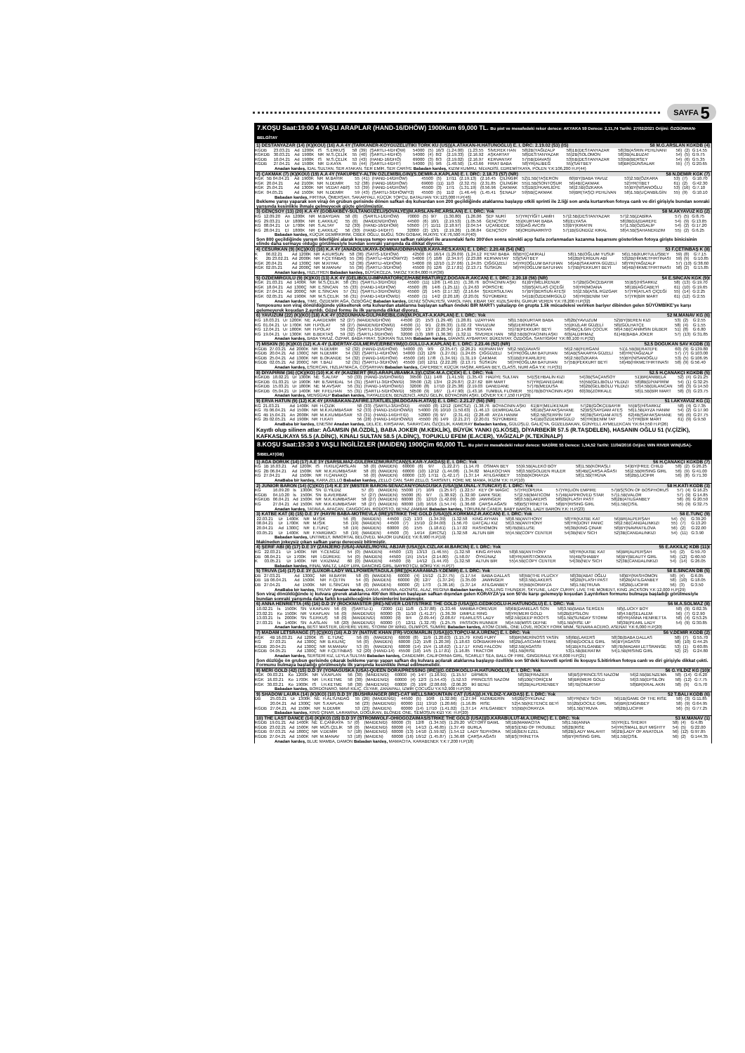SAYFA 5
7.KOŞU Saat:19:00 4 YAŞLI ARAPLAR (HAND-16/DHÖW) 1900Kum 69,000 TL. Bu pist ve mesafedeki rekor derece: AKYAKA 59 Derece: 2,11,74 Tarihi: 27/02/2021 Orijini: ÖZGÜNHAN-BELGİTAY
1) DESTANYAZAR (14) (K)(KOU) (16) A.A 4Y (TARKANER-KÖYGÜZELİ/TIKI TORK KU (US))(A.ATAKAN-H.HATUNOĞLU) E. İ. DRC: 2.19.02 (53) (IS) 58 M.G.ARSLAN KGKDB (4)
| KGDB | 23.03.21 | Ad | 1200K | IS | S.ERKUŞ | 58 | (39) | (ŞARTLI-4/DHÖW) | 54000 | (5) | 16/3 | (1.24.00) | (1.23.55 | SİVEREK HAN | 58)2B(YAĞIZALP | 58)1B(DESTANYAZAR | 58)3B(ASRIN PEHLİVANI | 56) | (2) | G:14.55 |
| KGKDB | 30.03.21 | Ad | 1900K | NR | M.S.ÇELİK | 55 | (40) | (ŞARTLI-4/DHÖ) | 54000 | (4) | 8/2 | (2.19.33) | (2.16.92 | AŞKARTAY | 58)DESTANYAZAR | 55)2B(SOLOMON | 58)3B(ALBUZAT | 54) | (5) | G:9.75 |
| KGDB | 10.04.21 | Ad | 1900K | IS | M.S.ÇELİK | 53 | (43) | (HAND-16/DHÖ) | 69000 | (3) | 8/3 | (2.19.02) | (2.16.97 | KERVANTAY | 57)5B(DİAVASİ | 53)5B(DESTANYAZAR | 53)5B(BERSEY | 54) | (6) | G:5.35 |
| KGDB | 27.04.21 | Ad | 1500K | NR | D.KAYA | 55 | (44) | (ŞARTLI-4/DHT) | 54000 | (5) | 9/6 | (1.48.50) | (1.43.66 | FIRAT BABA | 58)YR(ALİBEĞ | 55)(SAİTBEY | 58)BR(GÜNSALAR | 55) | (7) | G:20.65 |
Anadan kardeş, İDAL SULTAN, SER ATAKAN, SER EMİR, SER CARİYE Babadan kardeş, KIZIM KUMRU, NİLVADİSİ, EDREMİTKAYA, POLEN Y.K:106,200 H.P(44)
2) ÇAKMAK (7) (K)(KOU) (19) A.A 4Y (YAKUPBEY-ALTIN ÖZLEM/BİLGİN)(S.DEMİR-A.KAPLAN) E. İ. DRC: 2.18.73 (57) (NR) 58 N.DEMİR KGK (7)
| KGK | 5B 04.04.21 | Ad | 1900K | NR | M.BAYIR | 55 | (41) | (HAND-14/DHÖW) | 45500 | (5) | 17/11 | (2.19.13) | (2.16.45 | ÇİLİNGİR | 52)1.5B(TAŞERON | 60)BY(BABA YAVUZ | 53)2.5B(ÖZKARA | 53) | (7) | G:10.70 |
| KGK | 20.04.21 | Ad | 2100K | NR | N.DEMİR | 52 | (38) | (HAND-16/DHÖW) | 69000 | (11) | 11/3 | (2.32.75) | (2.31.85 | ÇİLİNGİR | 55)1.5B(SONTOŞUR | 56)4B(ÇAKMAK | 52)YR(TİBET | 61) | (2) | G:42.30 |
| KGK | 25.04.21 | Ad | 1300K | NR | VEDAT ABİŞ | 53 | (39) | (HAND-14/DHÖW) | 45500 | (3) | 17/1 | (1.31.19) | (0.56.96 | ÇAKMAK | 53)1B(EFKARLİEFE | 56)2.5B(ÖZKARA | 55)BY(NİSANOĞLU | 53) | (16) | G:7.10 |
| KGK | 04.05.21 | Ad | 1500K | NR | N.DEMİR | 59 | (43) | (ŞARTLI-3/DHÖW/Y2) | 45500 | (5) | 11/2 | (1.46.44) | (1.45.41 | ŞENALP | 59)5B(ÇAKMAK | 59)BR(TAŞÇI PEHLİVAN | 58)1.5B(UÇANBİLGİN | 55) | (9) | G:10.10 |
Babadan kardeş, FIRTINA, ÖMERŞAH, SAKARYALI, KÜÇÜK TOPÇU, BATALHAN Y.K:123,000 H.P(46)
Bekleme yarışı yaparak son virajı ön grubun gerisinde dönen safkan dış kulvardan son 200 geçildiğinde ataklarına başlayıp etkili sprinti ile 2.liği son anda kurtarırken fotoya canlı ve diri girişiyle bundan sonraki yarışında kesinlikle ihmale gelmeyecek güçte görülmüştür.
3) GENÇSOY (13) (20) K.A 4Y (GOBAKBEY-SULTANGÜZELİ/ŞÖVALYE)(M.ARSLAN-RE.ARSLAN) E. İ. DRC: Yok 58 M.AKYAVUZ KG (2)
| KG | 12.09.20 | An | 1200K | NR | M.BAYDAN | 58 | (0) | (ŞARTLI-1/DHÖW) | 70000 | (5) | 9/7 | (1.30.80) | (1.26.06 | ŞEF NURİ | 57)YR(YİĞİT LAMİH | 57)2.5B(DESTANYAZAR | 57)2.5B(ZABİRA | 57) | (5) | G:8.75 |
| KG | 29.03.21 | Ur | 1800K | NR | E.AKKILIÇ | 55 | (0) | (MAIDEN/DHÖW) | 44500 | (6) | 10/1 | (2.19.53) | (1.05.56 | GENÇSOY | 55)(KURTAR BABA | 58)(ELYASA | 58)3B(DİZDAREFE | 54) | (9) | G:13.85 |
| KG | 08.04.21 | Ur | 1700K | NR | S.ALTAY | 52 | (30) | (HAND-16/DHÖW) | 50500 | (7) | 11/11 | (2.18.97) | (2.04.54 | UÇANDEDE | 53)DAĞ AVCISI | 53)BY(KIRATIN | 57)1.5B(ÖZGALİP | 54) | (2) | G:17.20 |
| KG | 28.04.21 | El | 1800K | NR | E.AKKILIÇ | 56 | (30) | (HAND-14/DHT) | 32000 | (2) | 13/1 | (2.19.26) | (1.06.84 | GENÇSOY | 56)ORDİNARRİYO | 57)1B(GÜNDÜZ KIRAL | 58)4.5B(ŞAHANEKIZIM | 55) | (2) | G:6.25 |
Babadan kardeş, KÜÇÜK DEMİRKIRIM, CİBEK OĞLU, BUĞU, SON GOBAK, RUKİYE Y.K:76,500 H.P(40)
Son 800 geçildiğinde yarışın liderliğini alarak koşuya tempo veren safkan rakipleri ile arasındaki farkı 300'den sonra sürekli açıp fazla zorlanmadan kazanma başarısını gösterirken fotoya girişte binicisinin elinde daha sermaye olduğu görülmesiyle bundan sonraki yarışında da dikkat diyoruz.
4) CESURKAN (9) (KÇ)(KO) (16) K.A 4Y (ANADOLUKAYA-DOMİNA/ODİNHAN)(B.KAYA-RES.KAYA) E. İ. DRC: 2.20.48 (54) (NE) 53 F.ÇETİNBAŞ K (8)
| K | 06.02.21 | Ad | 1200K | NR | A.KURŞUN | 58 | (36) | (SATIŞ-1/DHÖW) | 42500 | (4) | 16/14 | (1.29.09) | (1.24.12 | FEYAT BABA | 60)BY(ÇAKIRALİ | 58)1.5B(OĞLUM YUSUF | 56)1.5B(KURTULUŞBEY | 59) | (8) | G:7.15 |
| K | 2B 23.02.21 | Ad | 2000K | NR | F.ÇETİNBAŞ | 55 | (36) | (ŞARTLI-4/DHÖW/Y2) | 54000 | (7) | 10/8 | (2.34.97) | (2.23.88 | KERVANTAY | 53)(SAİTBEY | 56)2B(FERİDUN ABİ | 53)2B(HİKMETFIRTINASI | 59) | (9) | G:10.85 |
| KGK | 20.04.21 | Ad | 1300Ç | NR | M.KIYAK | 52 | (36) | (ŞARTLI-4/DHÖW) | 54000 | (9) | 12/10 | (1.27.06) | (1.24.05 | ÇIĞGÜZELİ | 54)YR(OĞLUM BATUHAN | 56)AB(SAKARYA GÜZELİ | 58)YR(YAĞIZALP | 57) | (10) | G:38.60 |
| KGK | 02.05.21 | Ad | 2000Ç | NR | M.MANAV | 55 | (36) | (ŞARTLI-3/DHÖW) | 45500 | (5) | 12/6 | (2.17.81) | (2.13.71 | SÜSKÜN | 56)YR(OĞLUM BATUHAN | 57)5B(PEKKURT BEYİ | 56)4B(HİKMETFIRTINASI | 58) | (2) | G:15.85 |
Anadan kardeş, HIZLITREN Babadan kardeş, BÜYÜKCEZA, TAKOZ Y.K:84,000 H.P(36)
5) ÖZDEMİRGÜLÜ (9) (K)(KO) (13) A.K 4Y (GELİBOLU-İMPARATORİÇE/HABERBATUR)(Z.DOĞAN-R.AKCAN) E. İ. DRC: 2.20.18 (56) (NR) 54 E.SİNCAN KGK (9)t
| KGK | 21.03.21 | Ad | 1400K | NR | M.S.ÇELİK | 58 | (35) | (ŞARTLI-3/DHÖ/D) | 45500 | (11) | 12/6 | (1.40.15) | (1.38.76 | BOYACININ AŞKI | 61)BY(MELİKENUR | 57)2B(GÖKÇEBAYIR | 55)BŞ(HİSARKIZ | 58) | (13) | G:19.70 |
| KGK | 18.04.21 | Ad | 1300Ç | NR | E.SİNCAN | 55 | (33) | (HAND-14/DHÖW) | 45500 | (8) | 14/6 | (1.25.11) | (1.24.63 | PORSCHE | 53)BŞ(ATLAS ÇİÇEĞİ | 59)YR(MOANA | 58)1B(AĞCABEYİ | 61) | (10) | G:19.65 |
| KGK | 27.04.21 | Ad | 2000Ç | NR | E.SİNCAN | 57 | (31) | (ŞARTLI-3/DHÖW/D) | 45500 | (2) | 14/5 | (2.17.32) | (2.16.64 | ŞEKERSULTAN | 57)BY(BERSUN ATEŞİ | 55)2.5B(ASİL RÜZGAR | 57)YR(ATLAS ÇİÇEĞİ | 55) | (14) | G:2.25 |
| KGK | 02.05.21 | Ad | 1900K | NR | M.S.ÇELİK | 56 | (31) | (HAND-14/DHÖW/D) | 45500 | (1) | 14/2 | (2.20.18) | (2.20.01 | SÜYÜMBİKE | 54)1B(ÖZDEMİRGÜLÜ | 56)YR(BENİM TAY | 57)YR(BİR MART | 61) | (12) | G:2.55 |
Anadan kardeş, TIME, ÖZDEMİR AĞA, ÖZBOĞAÇ Babadan kardeş, DENİZ ŞÖVALYESİ, VAROL HAN, KİBAR TAY, KIZILŞAHİN, GURUR VEREN Y.K:78,200 H.P(32)
Temposunu son viraj dönüldüğünde yükselterek orta kulvardan ataklarına başlayan safkan öndeki BİR MART'ı yakalayıp ön grupta 1.lik mücadelesi verirken bariyer dibinden gelen SÜYÜMBİKE'ye karşı gelemeyerek koşudan 2.ayrıldı. Güzel formu ile ilk yarışında dikkat diyoruz.
6) YAVUZUM (22) (K)(KO) (18) A.K 4Y (ÖZGÜNHAN-GÜLPARE/BİLGİN)(M.POLAT-A.KAPLAN) E. İ. DRC: Yok 52 M.MANAV KG (6)
| KG | 18.03.21 | Ur | 1200K | NE | A.AKDEMİR | 52 | (27) | (MAIDEN/DHÖW) | 44500 | (2) | 15/3 | (1.29.48) | (1.28.81 | UZAYHAN | 58)1.5B(KURTAR BABA | 58)2B(YAVUZUM | 52)BY(BEREN KIZI | 53) | (2) | G:2.55 |
| KG | 01.04.21 | Ur | 1700K | NR | H.POLAT | 58 | (27) | (MAIDEN/DHÖW/D) | 44500 | (1) | 9/1 | (2.09.33) | (1.02.72 | YAVUZUM | 58)(DERİNNİSA | 55)(KIZLAR GÜZELİ | 58)(GÜLHATÇE | 58) | (4) | G:1.55 |
| KG | 12.04.21 | Ur | 1800K | NR | H.POLAT | 59 | (32) | (ŞARTLI-3/DHÖW) | 32000 | (4) | 13/7 | (2.20.34) | (2.14.88 | YEKKAN | 55)7B(PEKKURT BEYİ | 58)4B(ÇILGIN ÇOCUK | 58)4.5B(CANIMSIN DİLBER | 51) | (8) | G:6.80 |
| KG | 19.04.21 | Ur | 1300K | NR | B.BEKTAŞ | 59 | (32) | (ŞARTLI-3/DHÖW) | 32000 | (13) | 18/8 | (1.36.36) | (1.32.11 | SİVEREK HAN | 58)2.5B(BOYACININ AŞKI | 60)(ALDIRMAZ | 61)4B(BABA JOKER | 57) | (13) | G:31.85 |
Anadan kardeş, BABA YAVUZ, ÖZPAR, BABA FIRAT, ŞÜKRAN SULTAN Babadan kardeş, DİAVASİ, AYBARTAY, BÜKENTAY, ÖZDOĞA, SANTİGRAT Y.K:80,100 H.P(32)
7) MİSKİN (9) (K)(KO) (12) K.A 4Y (LİDERTAY-GÜLMERVE/ERBEYİM)(O.GÜLLÜ-A.KAPLAN) E. İ. DRC: 2.23.46 (52) (NR) 52.5 DOĞUKAN SAV KGDB (3)
| KGDB | 27.03.21 | Ad | 2000K | NR | N.DEMİR | 52 | (32) | (HAND-15/DHÖW) | 54000 | (9) | 9/9 | (2.35.47) | (2.26.21 | KERVANTAY | 58)2.5B(DİAVASİ | 56)2.5B(FERGANİ | 51)1.5B(BERATEFE | 60) | (9) | G:139.80 |
| KGDB | 20.04.21 | Ad | 1300Ç | NR | N.DEMİR | 54 | (32) | (ŞARTLI-4/DHÖW) | 54000 | (12) | 12/9 | (1.27.01) | (1.24.05 | ÇIĞGÜZELİ | 54)YR(OĞLUM BATUHAN | 56)AB(SAKARYA GÜZELİ | 58)YR(YAĞIZALP | 57) | (7) | G:103.00 |
| KGDB | 25.04.21 | Ad | 1300K | NR | B.OKANDE | 54 | (32) | (HAND-14/DHÖW) | 45500 | (16) | 17/8 | (1.34.91) | (1.31.19 | ÇAKMAK | 53)1B(EFKARLİEFE | 56)2.5B(ÖZKARA | 55)BY(NİSANOĞLU | 53) | (5) | G:106.95 |
| KGDB | 02.05.21 | Ad | 2000Ç | NR | T.BALİ | 52 | (31) | (ŞARTLI-3/DHÖW) | 45500 | (10) | 12/11 | (2.22.28) | (2.13.71 | SÜSKÜN | 56)YR(OĞLUM BATUHAN | 57)5B(PEKKURT BEYİ | 56)4B(HİKMETFIRTINASI | 58) | (9) | G:56.40 |
Anadan kardeş, ESERCAN, HIZLIATMACA, COŞARHAN Babadan kardeş, CAFERBEY, KÜÇÜK HAŞİM, ARGAN BEY, CLASS, NURİ AĞA Y.K: H.P(31)
8) DİYAPİRİM (36) (ÇK)(KO) (10) K.K 4Y (KAIZBERT (RU)-ARAPLI/BAMKA.3)(İ.ÇİZİK-M.A.ÇİÇEK) E. İ. DRC: Yok 52.5 H.ÇANAKÇI KGKDB (5)
| KGKDB | 18.02.21 | Ur | 1300K | NE | S.ALTAY | 50 | (33) | (HAND-15/DHÖW/D) | 39500 | (11) | 14/8 | (1.41.59) | (1.35.43 | HADİYE SULTAN | 54)(ŞEHBALİN KIZI | 54)3B(SAÇANSOY | 51)BR(ANIBELA | 52) | (4) | G:21.25 |
| KGKDB | 01.03.21 | Ur | 1900K | NR | B.SARIDAL | 54 | (31) | (ŞARTLI-3/DHÖW/D) | 39500 | (12) | 13/4 | (2.29.87) | (2.27.62 | BİR MART | 57)YR(DANEDANE | 55)5B(GELİBOLU YILDIZI | 58)8B(DİYAPİRİM | 54) | (1) | G:32.25 |
| KGKDB | 15.03.21 | Ur | 1800K | NE | M.AVŞAR | 56 | (31) | (HAND-14/DHÖW/D) | 32000 | (8) | 17/10 | (2.25.38) | (2.19.03 | DANEDANE | 57)7B(MEDUSA | 56)2B(GELİBOLU YILDIZI | 53)4.5B(DİLANCAN | 58) | (3) | G:14.50 |
| KGKDB | 05.04.21 | Ur | 1400K | NR | F.FELHAN | 55 | (31) | (ŞARTLI-5/DHÖW/D) | 50500 | (9) | 16/7 | (1.47.90) | (1.43.16 | TUMBUL FLOWER | 55)7B(BOYACININ AŞKI | 60)3B(ZORKALE | 58)1.5B(BİR MART | 58) | (3) | G:23.75 |
Anadan kardeş, MENGÜALP Babadan kardeş, HAYALEDEN, BENZENCİ, ARZU GELİN, BOYACININ AŞKI, DÖVER Y.K:7,150 H.P(29)
9) ERVA HATUN (9) (12) K.K 4Y (AYABAKAN-ZAFİRE.17/ATLIEL)(M.DOĞAN-H.ATAŞ) E. İ. DRC: 2.21.27 (56) (NR) 51 İ.AKYAVUZ KG (1)
| KG | 21.03.21 | Ad | 1400K | NR | H.ÇIZIK | 58 | (33) | (ŞARTLI-3/DHÖ/D) | 45500 | (8) | 12/12 | (DRCSZ) | (1.38.76 | BOYACININ AŞKI | 61)BY(MELİKENUR | 57)2B(GÖKÇEBAYIR | 55)BŞ(HİSARKIZ | 58) | (4) | G:7.35 |
| KG | 7B 06.04.21 | Ad | 1500K | NR | M.K.KUMBASAR | 52 | (33) | (HAND-15/DHÖW/D) | 54000 | (9) | 10/10 | (1.50.63) | (1.46.13 | DEMİRDALGA | 58)1B(ŞAFAKŞAHANE | 52)BŞ(SAYDAM ATEŞ | 56)1.5B(AYZA HANIM | 54) | (2) | G:17.90 |
| KG | 4B 15.04.21 | An | 2000K | NR | M.K.KUMBASAR | 53 | (31) | (HAND-14/DHT/D) | 52000 | (9) | 9/7 | (2.31.41) | (2.28.48 | AYZA HANIM | 58)2.5B(SERPİN TAY | 56)3B(SAYDAM ATEŞ | 62)4B(ŞAFAKŞAHANE | 56) | (6) | G:27.75 |
| KG | 2B 02.05.21 | Ad | 1900K | NR | H.KATI | 56 | (28) | (HAND-14/DHÖW/D) | 45500 | (6) | 14/9 | (2.21.27) | (2.20.01 | SÜYÜMBİKE | 54)1B(ÖZDEMİRGÜLÜ | 56)YR(BENİM TAY | 57)YR(BİR MART | 61) | (9) | G:9.50 |
AnaBaba bir kardeş, ENESİM Anadan kardeş, DELİCE, KIRŞAFAK, SARAYCAN, ÖZÇELİK, KAMERAY Babadan kardeş, GÜLÜŞLÜ, GALİÇYA, GÜZELBAKAN, GÜNYELİ, AYMELEKCAN Y.K:64,550 H.P(26)
Kayıtlı olup silinen atlar: AĞAMSIN (M.ÖZDİL), BABA JOKER (M.KEKLİK), BÜYÜK YANKI (G.KÖSE), DİYARBEKİR 57.5 (R.TAŞDELEN), HASANIN OĞLU 51 (V.ÇİZİK), KAFKASLIKAYA 55.5 (A.DİNÇ), KINALI SULTAN 58.5 (A.DİNÇ), TOPUKLU EFEM (E.ACER), YAĞIZALP (K.TEKİNALP)
8.KOŞU Saat:19:30 3 YAŞLI İNGİLİZLER (MAIDEN) 1900Çim 60,000 TL. Bu pist ve mesafedeki rekor derece: NADİRE 55 Derece: 1,54,52 Tarihi: 11/04/2016 Orijini: WIN RIVER WIN(USA)-SIBELAT(GB)
1) AĞA DORUK (14) (17) A.E 3Y (SARSILMAZ-GÜLERKIZ/MURATCAN)(S.KAR-Y.AKDAŞ) E. İ. DRC: Yok 56 H.ÇANAKÇI KGKDB (7)
| KG | 1B 16.03.21 | Ad | 1200K | IS | H.KILIÇARSLAN | 58 | (0) | (MAIDEN) | 60000 | (6) | 9/7 | (1.22.27) | (1.14.70 | OSMAN BEY | 55)9.5B(ALEKO BOY | 58)1.5B(KORAŞLI | 54)BY(FREE CHILD | 58) | (2) | G:26.25 |
| KG | 2B 06.04.21 | Ad | 1500K | NR | M.K.KUMBASAR | 58 | (0) | (MAIDEN) | 60000 | (10) | 12/12 | (1.44.08) | (1.34.82 | MALKOÇHAN | 58)3.5B(GOLDEN RULER | 58)4B(ÇARŞA AĞASI | 56)2.5B(RISING GIRL | 56) | (9) | G:41.00 |
| KG | 27.04.21 | Ad | 1500K | NR | H.ÇANAKÇI | 56 | (0) | (MAIDEN) | 60000 | (13) | 17/11 | (1.42.17) | (1.37.14 | ATILGANBEY | 55)5B(KORAYZA | 58)1.5B(TRUVA | 58)2B(LUCIFIR | 56) | (8) | G:71.30 |
AnaBaba bir kardeş, KARA ZELLO Babadan kardeş, ZELLO CAN, SARI ZELLO, SARSINTI, FORE ME MAMA, İKİZİM Y.K: H.P(10)
2) JUNIOR BARON (14) (Ç)(KO) (14) K.E 3Y (MISTER BARON-SENACAN/YONAGUSKA (USA))(M.ÜNAL-Y.TUNCAY) E. İ. DRC: Yok 58 H.KATI KGDB (3)
| KG | 16.09.20 | İs | 1300K | SN | D.YILDIZ | 57 | (0) | (MAIDEN) | 55000 | (7) | 10/9 | (1.25.97) | (1.22.57 | KEY OF MAGIC | 57)YR(OPERA | 57)YR(LION EMPIRE | 57)BŞ(SON OF BOSPHORUS | 57) | (4) | G:16.25 |
| KGDB | 04.10.20 | İs | 1500K | SN | B.AVERBAK | 57 | (27) | (MAIDEN) | 55000 | (6) | 9/7 | (1.38.92) | (1.32.90 | DARK SIDE | 57)2.5B(MATICOM | 57)4B(APPROVED STAR | 57)1.5B(VALOR | 57) | (9) | G:14.85 |
| KGKDB | 06.04.21 | Ad | 1500K | NR | M.K.KUMBASAR | 58 | (27) | (MAIDEN) | 60000 | (3) | 12/10 | (1.42.09) | (1.35.00 | JAWINGER | 58)3.5B(LAKERS | 58)2B(FLASH PAST | 58)2B(ATILGANBEY | 58) | (6) | G:20.50 |
| KG | 27.04.21 | Ad | 1500K | NR | M.K.KUMBASAR | 58 | (27) | (MAIDEN) | 60000 | (10) | 16/16 | (1.54.74) | (1.36.68 | ÇARŞA AĞASI | 58)BŞ(TRİNETTA | 58)BY(RISING GIRL | 56)1.5B(ÇISIL | 56) | (9) | G:32.75 |
Anadan kardeş, TATAVLA, AFACAN, CANGOCAN, RODOSTO, BEYAZ ZAMBAK Babadan kardeş, TORUNUM CANER, BABY BARON, LADY BARON Y.K: H.P(23)
3) KATBE KAT (8) (15) D.E 3Y (HAYRİ BABA-MOTREVLA (IRE)/STRIKE THE GOLD (USA))(S.KORKMAZ-R.AKCAN) E. İ. DRC: Yok 58 E.TUNÇ (9)
| | 22.03.21 | Ur | 1400K | NR | M.IŞIK | 56 | (8) | (MAIDEN) | 44500 | (12) | 13/3 | (1.34.39) | (1.32.58 | KING AYHAN | 58)8.5B(ANTHONY | 58)YR(KATBE KAT | 56)BR(ALPERŞAH | 54) | (5) | G:39.20 |
| | 08.04.21 | Ur | 1700K | NR | M.IŞIK | 56 | (19) | (MAIDEN) | 44500 | (7) | 15/10 | (2.04.00) | (1.56.70 | DATÇALI KIZ | 56)3.5B(ANTHONY | 58)YR(DONT PANIC | 58)2.5B(CANDALINKIZI | 55) | (7) | G:13.20 |
| | 20.04.21 | Ad | 1300Ç | NR | E.TUNÇ | 58 | (19) | (MAIDEN) | 60000 | (9) | 15/5 | (1.18.61) | (1.17.02 | RASHOMON | 58)7B(BELUSE | 56)3B(KING ÇINAR | 58)BY(NAVRATILOVA | 56) | (2) | G:22.00 |
| | 03.05.21 | Ur | 1400K | NR | F.YARDIMCI | 58 | (19) | (MAIDEN) | 44500 | (3) | 14/14 | (DRCSZ) | (1.32.58 | ALTUN BİR | 55)4.5B(COPY CENTER | 54)3B(NEV SICH | 52)3B(CANDALINKIZI | 54) | (11) | G:3.90 |
Babadan kardeş, UNTIMELY, IMMORTAL BELOVED, MAJOR DUNDEE Y.K:8,900 H.P(19)
Makineden jokeysiz çıkan safkan yarışı derecesiz bitirmiştir.
4) ŞERİF ABİ (8) (17) D.E 3Y (ZANJERO (USA)-ANAEL/ROYAL ABJAR (USA))(A.CIZLAK-M.BARCİN) E. İ. DRC: Yok 55 E.AKKILIÇ KDB (11)t
| KG | 22.03.21 | Ur | 1400K | NR | Y.CENGİZ | 54 | (0) | (MAIDEN) | 44500 | (13) | 13/13 | (1.46.55) | (1.32.58 | KING AYHAN | 58)8.5B(ANTHONY | 58)YR(KATBE KAT | 56)BR(ALPERŞAH | 54) | (2) | G:59.70 |
| DB | 08.04.21 | Ur | 1700K | NR | İ.GÜREKE | 54 | (0) | (MAIDEN) | 44500 | (15) | 15/14 | (2.14.80) | (1.58.07 | ÖYKÜNAZ | 58)YR(ARİSTOKRATA | 55)4B(SHABBY | 56)BY(BEAUTY GIRL | 56) | (12) | G:60.50 |
| K | 03.05.21 | Ur | 1400K | NR | V.KIZMAZ | 60 | (0) | (MAIDEN) | 44500 | (9) | 14/12 | (1.44.70) | (1.32.58 | ALTUN BİR | 55)4.5B(COPY CENTER | 54)3B(NEV SICH | 52)3B(CANDALINKIZI | 54) | (14) | G:26.05 |
Babadan kardeş, FINAL WALTZ, LADY LIPA, DANCING GIRL, BAYROTÇU, BÖRÜ Y.K: H.P(7)
5) TRUVA (14) (17) D.E 3Y (LUXOR-LADY WILLPOWER/TAGULA (IRE))(H.KARAMAZI-Y.DEMİR) E. İ. DRC: Yok 58 E.SİNCAN DB (5)
| DB | 27.03.21 | Ad | 1300Ç | NR | M.BAYIR | 58 | (0) | (MAIDEN) | 60000 | (4) | 15/12 | (1.27.75) | (1.17.54 | BABA DALLAS | 58)5B(THE PLUCKY | 58)3B(ABAT OĞLU | 58)BY(RASHOMON | 58) | (4) | G:6.05 |
| DB | 1B 06.04.21 | Ad | 1500K | NR | F.ÇETİN | 54 | (0) | (MAIDEN) | 60000 | (8) | 12/7 | (1.37.24) | (1.35.00 | JAWINGER | 58)3.5B(LAKERS | 58)2B(FLASH PAST | 58)2B(ATILGANBEY | 58) | (10) | G:18.05 |
| DB | 27.04.21 | Ad | 1500K | NR | E.SİNCAN | 58 | (0) | (MAIDEN) | 60000 | (2) | 17/3 | (1.38.16) | (1.37.14 | ATILGANBEY | 55)5B(KORAYZA | 58)1.5B(TRUVA | 58)2B(LUCIFIR | 56) | (3) | G:3.50 |
AnaBaba bir kardeş, TRUVA* Anadan kardeş, DIANA, ARMINA, ADONİSE, ALAZ, REGINA Babadan kardeş, ROLLING THUNDER, SKYLINE, LADY CURRY, LIVE THE MOMENT, KING JACKSON Y.K:12,000 H.P(29)
Son viraj dönüldüğünde iç kulvara girerek ataklarına 400'den itibaren başlayan safkan dışından gelen KORAYZA'ya son 50'de karşı gelemeyip koşudan 3.ayrılırken formunu bulmaya başladığı görülmesiyle bundan sonraki yarışında daha farklı koşabileceğinin izlenimlerini bırakmıştır.
6) ANNA HENRIETTA (45) (16) D.D 3Y (ROCKMASTER (IRE)-NEVER LOST/STRIKE THE GOLD (USA))(G.GEDİKOĞLU-H.HATUNOĞLU) E. İ. DRC: Yok 56 M.A.SOLMAZ (8)
| | 10.02.21 | İs | 1500K | SN | V.KAPLAN | 56 | (0) | (ŞARTLI-1) | 72000 | (11) | 11/8 | (1.37.88) | (1.33.46 | MAMBA FOREVER | 58)6B(DANIELAS SON | 58)3.5B(BABA SERGEN | 58)(LUCKY BOY | 58) | (9) | G:82.35 |
| | 23.02.21 | Ko | 1500K | NR | V.KAPLAN | 56 | (0) | (MAIDEN/D) | 60000 | (3) | 11/10 | (1.41.27) | (1.36.39 | DIMPLE RING | 58)YR(MERI GOLD | 56)2B(EPSILON | 58)4.5B(ŞELALEM | 56) | (7) | G:2.90 |
| | 13.03.21 | İs | 2000K | SN | S.ERKUŞ | 58 | (0) | (MAIDEN/D) | 60000 | (9) | 9/4 | (2.09.44) | (2.08.67 | FEARLESS LADY | 58)2.5B(DEEP ROOTS | 58)1.5B(SUNDAY STORM | 58)YR(ANNA HENRIETTA | 58) | (4) | G:53.25 |
| | 27.03.21 | İs | 1400K | SN | A.ASLAN | 58 | (20) | (MAIDEN/D) | 60000 | (7) | 12/11 | (1.32.78) | (1.25.75 | PASSION RUNNER | 56)4.5B(MISS DEFNE | 58)1.5B(RISE UP | 58)3B(PEARL LADY | 54) | (9) | G:30.85 |
Anadan kardeş, BEST MASTER, DEHERE VERE, STORM OF WIND, OLIMPOS, SUMİRE Babadan kardeş, ATOM CEMİL, ONE LOVE, ROCKY FORK MNM, SENARA ACERO, ASENAT Y.K:6,000 H.P(20)
7) MADAM LETSRANGE (7) (Ç)(KO) (16) A.D 3Y (NATIVE KHAN (FR)-VOX/MARLIN (USA))(O.TOPÇU-M.A.ÜRENÇ) E. İ. DRC: Yok 56 V.DEMİR KGDB (2)
| KGK | 4B 16.03.21 | Ad | 1200K | IS | E.TUNÇ | 56 | (0) | (MAIDEN) | 60000 | (8) | 11/9 | (1.20.63) | (1.15.79 | KING FURY | 58)BR(MERİNOSS YASİN | 58)6B(LAKERS | 58)3B(BABA DALLAS | 58) | (7) | G:55.70 |
| KG | 27.03.21 | Ad | 1300Ç | NR | B.KILINÇ | 56 | (0) | (MAIDEN) | 60000 | (12) | 15/8 | (1.20.36) | (1.18.63 | GÖKBAKIRHAN | 58)2B(LASCIAMI STARE | 58)5B(DOCILE GIRL | 56)BY(AGASSI | 58) | (10) | G:44.25 |
| KGDB | 20.04.21 | Ad | 1300Ç | NR | M.MANAV | 53 | (0) | (MAIDEN) | 60000 | (14) | 15/4 | (1.18.62) | (1.17.17 | KING FALCON | 58)2.5B(AGASSI | 56)1B(ATILGANBEY | 58)7B(MADAM LETSRANGE | 53) | (1) | G:60.85 |
| KGDB | 04.05.21 | Ad | 1300Ç | NR | F.ÇETİNBAŞ | 52 | (20) | (HAND-14) | 45500 | (10) | 14/5 | (1.17.81) | (1.16.85 | TRACTOR | 56)1.5B(RISE | 53)1.5B(BERATIM | 54)1.5B(RISING GIRL | 52) | (2) | G:24.80 |
Anadan kardeş, SERSERİ KIZ, LEYLA SULTAN Babadan kardeş, CANDEMİR, CALIFORNIA GIRL, SCARLET SEA, BALL OF FIRE, GINGERALE Y.K:6,000 H.P(21)
Son düzlüğe ön grubun gerisinde çıkarak bekleme yarışı yapan safkan dış kulvara açılarak ataklarına başlayıp özellikle son 50'deki kuvvetli sprinti ile koşuyu 5.bitirirken fotoya canlı ve diri girişiyle dikkat çekti. Formunu bulmaya başladığı görülmesiyle ilk yarışında kesinlikle ihmal edilmemelidir.
8) MERI GOLD (42) (15) D.D 3Y (YONAGUSKA (USA)-QUEEN DORA/PRESSING (IRE))(G.GEDİKOĞLU-H.HATUNOĞLU) E. İ. DRC: Yok 56 G.YILDIZ KG (10)t
| KGK | 09.03.21 | Ko | 1200K | NR | V.KAPLAN | 56 | (30) | (MAIDEN/D) | 60000 | (4) | 14/7 | (1.16.91) | (1.15.57 | DİPMEN | 58)3B(FRAZIER | 58)BŞ(PRINCESS NAZOM | 56)2.5B(BENZEMA | 58) | (14) | G:6.20 |
| KGK | 16.03.21 | Ko | 1700K | NR | İ.H.KETME | 58 | (30) | (MAIDEN/D) | 60000 | (4) | 12/3 | (1.54.43) | (1.52.53 | PRINCESS NAZOM | 58)10B(TORİÇEM | 58)BR(MERI GOLD | 56)3.5B(EPSILON | 58) | (12) | G:7.75 |
| KGK | 30.03.21 | Ko | 1900K | IS | İ.H.KETME | 58 | (30) | (MAIDEN/D) | 60000 | (3) | 10/6 | (2.08.69) | (2.06.20 | İKİ BENLİ | 58)2B(ALPERENBEY | 58)7B(ONURTAY | 58)BR(KRAL AKIN | 58) | (9) | G:5.70 |
Babadan kardeş, BORDONARO, MAVİ KILIÇ, CEYAR, ZANAPALI, İZMİR ÇOCUĞU Y.K:52,900 H.P(30)
9) SHADOW LAURA (14) (K)(KO) (10) D.D 3Y (BUSHRANGER (IRE)-CAT WELLS/MOUNTAIN CAT (USA))(İ.H.YILDIZ-Y.AKDAŞ) E. İ. DRC: Yok 52 T.BALİ KGDB (6)
| DB | 25.03.21 | Ur | 1300K | NE | H.ALTUNDAĞ | 55 | (26) | (MAIDEN/D) | 44500 | (5) | 10/8 | (1.32.06) | (1.27.94 | KIZIMDERİN | 56)2B(ÖYKÜNAZ | 58)YR(NEV SICH | 56)1B(GAME OF THE RISE | 58) | (3) | G:11.85 |
| | 20.04.21 | Ad | 1300Ç | NR | S.KAPLAN | 56 | (23) | (MAIDEN/D) | 60000 | (11) | 13/10 | (1.20.66) | (1.16.85 | RISE | 52)4.5B(KETENCE BEYİ | 55)2B(DOCILE GIRL | 56)BR(ENGINBEY | 58) | (9) | G:64.95 |
| KGDB | 27.04.21 | Ad | 1500K | NR | N.DEMİR | 53 | (23) | (MAIDEN) | 60000 | (14) | 17/10 | (1.41.02) | (1.37.14 | ATILGANBEY | 55)5B(KORAYZA | 58)1.5B(TRUVA | 58)2B(LUCIFIR | 56) | (5) | G:77.25 |
Babadan kardeş, KING ÇINAR, LARAMİNA, DOĞUKAN, BLONDE ONE, SEMOŞUN KIZI Y.K: H.P(20)
10) THE LAST DANCE (14) (K)(KO) (15) D.D 3Y (STROMWOLF-OHIOGOZAIMAS/STRIKE THE GOLD (USA))(D.KARABULUT-M.A.ÜRENÇ) E. İ. DRC: Yok 53 M.MANAV (1)
| KGDB | 19.01.21 | Ad | 1400K | NE | E.ÇANKAYA | 57 | (0) | (MAIDEN/D) | 60000 | (3) | 12/8 | (1.34.50) | (1.29.20 | VICTORY BAWL | 58)1B(MAMACITA | 58)1.5B(ANNA | 55)YR(EL SHEIKH | 58) | (4) | G:4.85 |
| KGDB | 23.02.21 | Ad | 1500K | NR | MÜS.ÇELİK | 58 | (0) | (MAIDEN/D) | 60000 | (4) | 14/13 | (1.46.85) | (1.37.49 | BURLA | 58)BŞ(END OF TROUBLE | 58)2B(RISE | 54)YR(SMALL BUT MIGHTY | 54) | (5) | G:22.00 |
| KGDB | 07.03.21 | Ad | 1800Ç | NR | V.DEMİR | 57 | (18) | (MAIDEN/D) | 60000 | (13) | 14/10 | (1.59.92) | (1.54.12 | LADY SEPHORA | 56)1B(BEN EZEL | 58)2B(LADY MALAHIT | 56)2B(LADY OF ANATOLIA | 56) | (12) | G:97.85 |
| KGDB | 27.04.21 | Ad | 1500K | NR | M.MANAV | 53 | (18) | (MAIDEN) | 60000 | (16) | 16/12 | (1.45.87) | (1.36.68 | ÇARŞA AĞASI | 58)BŞ(TRİNETTA | 58)BY(RISING GIRL | 56)1.5B(ÇISIL | 56) | (2) | G:144.35 |
Anadan kardeş, BLUE MAMBA, DAMON Babadan kardeş, MAMACITA, KARABENEK Y.K:7,200 H.P(18)